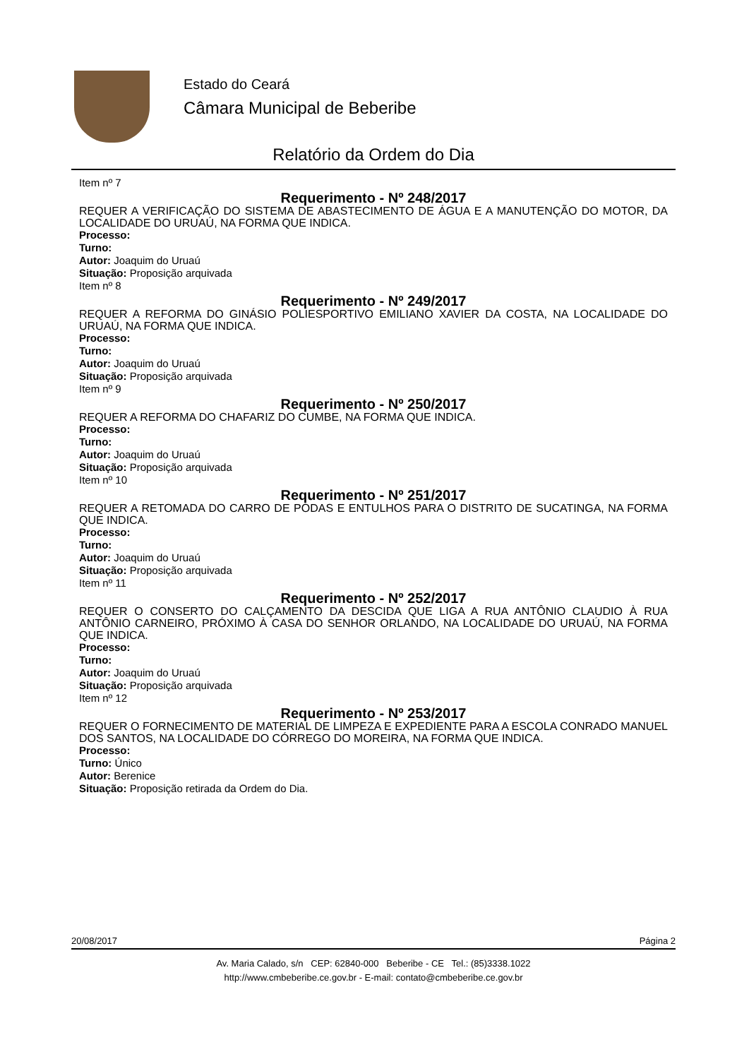Estado do Ceará
Câmara Municipal de Beberibe
Relatório da Ordem do Dia
Item nº 7
Requerimento - Nº 248/2017
REQUER A VERIFICAÇÃO DO SISTEMA DE ABASTECIMENTO DE ÁGUA E A MANUTENÇÃO DO MOTOR, DA LOCALIDADE DO URUAÚ, NA FORMA QUE INDICA.
Processo:
Turno:
Autor: Joaquim do Uruaú
Situação: Proposição arquivada
Item nº 8
Requerimento - Nº 249/2017
REQUER A REFORMA DO GINÁSIO POLIESPORTIVO EMILIANO XAVIER DA COSTA, NA LOCALIDADE DO URUAÚ, NA FORMA QUE INDICA.
Processo:
Turno:
Autor: Joaquim do Uruaú
Situação: Proposição arquivada
Item nº 9
Requerimento - Nº 250/2017
REQUER A REFORMA DO CHAFARIZ DO CUMBE, NA FORMA QUE INDICA.
Processo:
Turno:
Autor: Joaquim do Uruaú
Situação: Proposição arquivada
Item nº 10
Requerimento - Nº 251/2017
REQUER A RETOMADA DO CARRO DE PODAS E ENTULHOS PARA O DISTRITO DE SUCATINGA, NA FORMA QUE INDICA.
Processo:
Turno:
Autor: Joaquim do Uruaú
Situação: Proposição arquivada
Item nº 11
Requerimento - Nº 252/2017
REQUER O CONSERTO DO CALÇAMENTO DA DESCIDA QUE LIGA A RUA ANTÔNIO CLAUDIO À RUA ANTÔNIO CARNEIRO, PRÓXIMO À CASA DO SENHOR ORLANDO, NA LOCALIDADE DO URUAÚ, NA FORMA QUE INDICA.
Processo:
Turno:
Autor: Joaquim do Uruaú
Situação: Proposição arquivada
Item nº 12
Requerimento - Nº 253/2017
REQUER O FORNECIMENTO DE MATERIAL DE LIMPEZA E EXPEDIENTE PARA A ESCOLA CONRADO MANUEL DOS SANTOS, NA LOCALIDADE DO CÓRREGO DO MOREIRA, NA FORMA QUE INDICA.
Processo:
Turno: Único
Autor: Berenice
Situação: Proposição retirada da Ordem do Dia.
20/08/2017 Página 2
Av. Maria Calado, s/n CEP: 62840-000 Beberibe - CE Tel.: (85)3338.1022
http://www.cmbeberibe.ce.gov.br - E-mail: contato@cmbeberibe.ce.gov.br